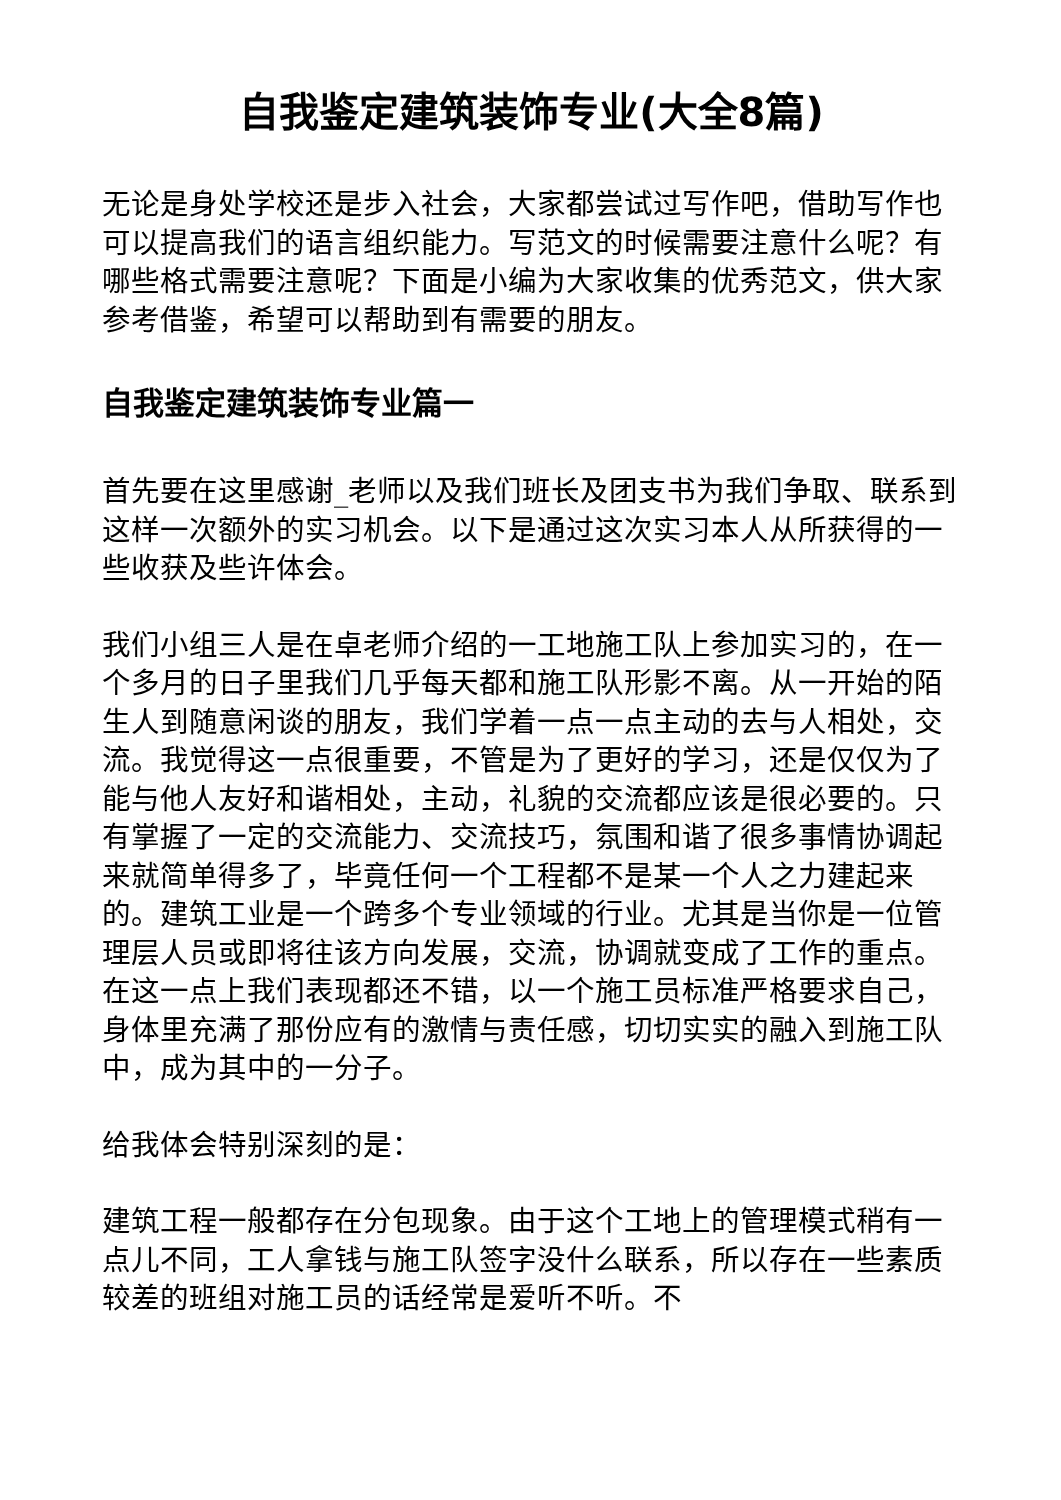自我鉴定建筑装饰专业(大全8篇)
无论是身处学校还是步入社会，大家都尝试过写作吧，借助写作也可以提高我们的语言组织能力。写范文的时候需要注意什么呢？有哪些格式需要注意呢？下面是小编为大家收集的优秀范文，供大家参考借鉴，希望可以帮助到有需要的朋友。
自我鉴定建筑装饰专业篇一
首先要在这里感谢_老师以及我们班长及团支书为我们争取、联系到这样一次额外的实习机会。以下是通过这次实习本人从所获得的一些收获及些许体会。
我们小组三人是在卓老师介绍的一工地施工队上参加实习的，在一个多月的日子里我们几乎每天都和施工队形影不离。从一开始的陌生人到随意闲谈的朋友，我们学着一点一点主动的去与人相处，交流。我觉得这一点很重要，不管是为了更好的学习，还是仅仅为了能与他人友好和谐相处，主动，礼貌的交流都应该是很必要的。只有掌握了一定的交流能力、交流技巧，氛围和谐了很多事情协调起来就简单得多了，毕竟任何一个工程都不是某一个人之力建起来的。建筑工业是一个跨多个专业领域的行业。尤其是当你是一位管理层人员或即将往该方向发展，交流，协调就变成了工作的重点。在这一点上我们表现都还不错，以一个施工员标准严格要求自己，身体里充满了那份应有的激情与责任感，切切实实的融入到施工队中，成为其中的一分子。
给我体会特别深刻的是：
建筑工程一般都存在分包现象。由于这个工地上的管理模式稍有一点儿不同，工人拿钱与施工队签字没什么联系，所以存在一些素质较差的班组对施工员的话经常是爱听不听。不